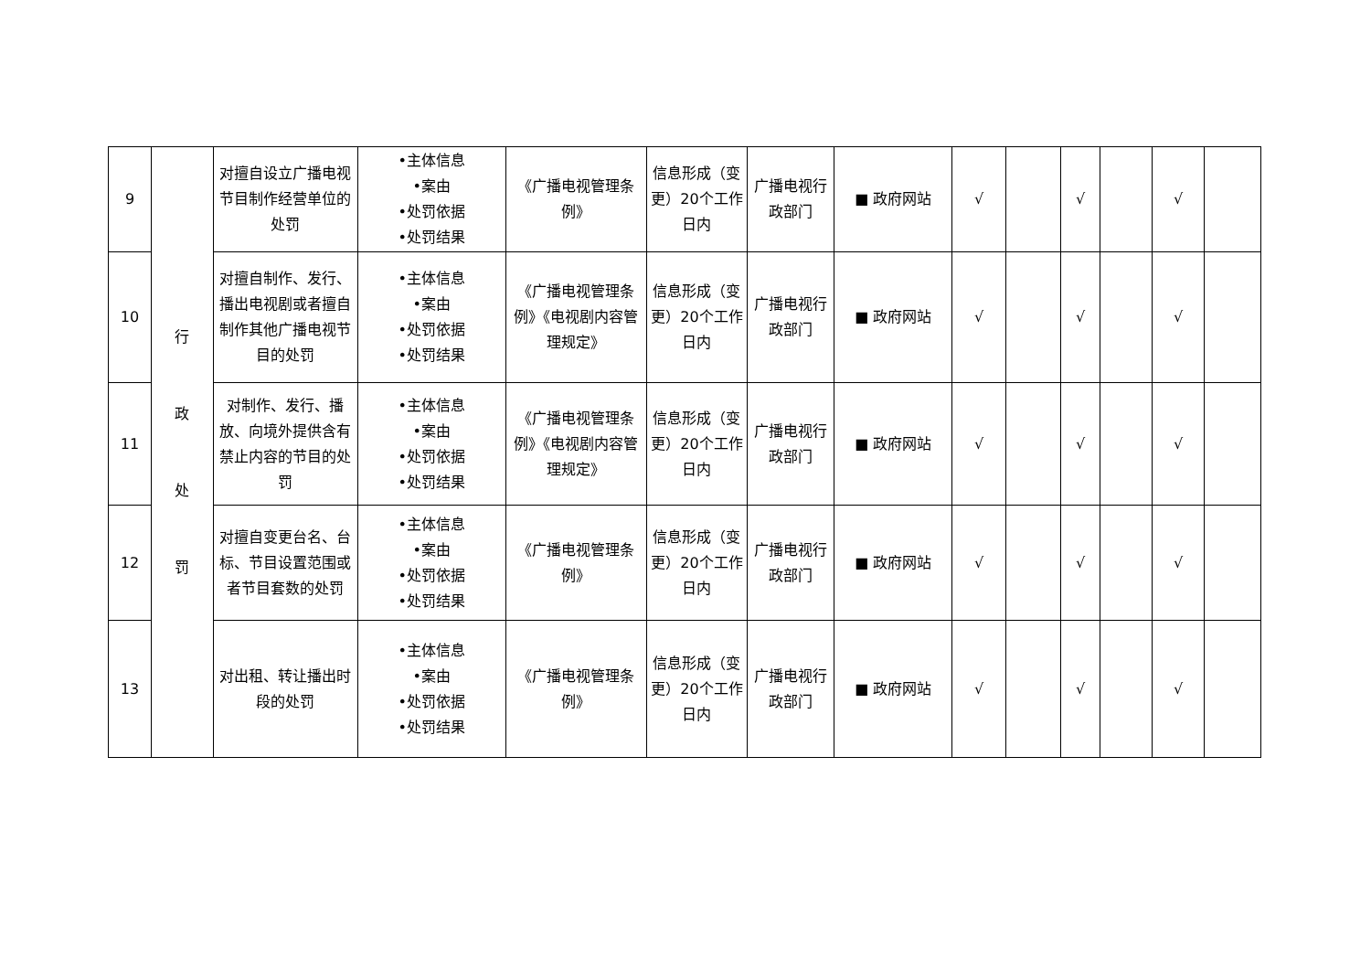| 9 | 行 政 处 罚 | 对擅自设立广播电视节目制作经营单位的处罚 | •主体信息 •案由 •处罚依据 •处罚结果 | 《广播电视管理条例》 | 信息形成（变更）20个工作日内 | 广播电视行政部门 | ■ 政府网站 | √ | | √ | | √ | |
| 10 | | 对擅自制作、发行、播出电视剧或者擅自制作其他广播电视节目的处罚 | •主体信息 •案由 •处罚依据 •处罚结果 | 《广播电视管理条例》《电视剧内容管理规定》 | 信息形成（变更）20个工作日内 | 广播电视行政部门 | ■ 政府网站 | √ | | √ | | √ | |
| 11 | | 对制作、发行、播放、向境外提供含有禁止内容的节目的处罚 | •主体信息 •案由 •处罚依据 •处罚结果 | 《广播电视管理条例》《电视剧内容管理规定》 | 信息形成（变更）20个工作日内 | 广播电视行政部门 | ■ 政府网站 | √ | | √ | | √ | |
| 12 | | 对擅自变更台名、台标、节目设置范围或者节目套数的处罚 | •主体信息 •案由 •处罚依据 •处罚结果 | 《广播电视管理条例》 | 信息形成（变更）20个工作日内 | 广播电视行政部门 | ■ 政府网站 | √ | | √ | | √ | |
| 13 | | 对出租、转让播出时段的处罚 | •主体信息 •案由 •处罚依据 •处罚结果 | 《广播电视管理条例》 | 信息形成（变更）20个工作日内 | 广播电视行政部门 | ■ 政府网站 | √ | | √ | | √ | |